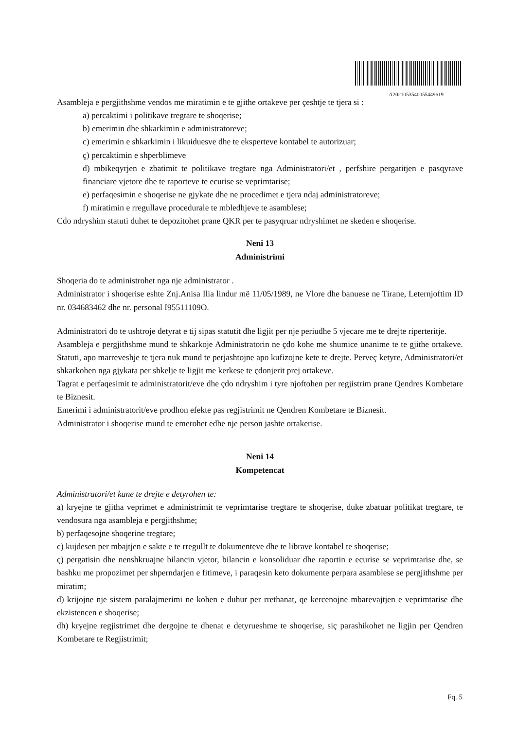A2021053540055449619
Asambleja e pergjithshme vendos me miratimin e te gjithe ortakeve per çeshtje te tjera si :
a) percaktimi i politikave tregtare te shoqerise;
b) emerimin dhe shkarkimin e administratoreve;
c) emerimin e shkarkimin i likuiduesve dhe te eksperteve kontabel te autorizuar;
ç) percaktimin e shperblimeve
d) mbikeqyrjen e zbatimit te politikave tregtare nga Administratori/et , perfshire pergatitjen e pasqyrave financiare vjetore dhe te raporteve te ecurise se veprimtarise;
e) perfaqesimin e shoqerise ne gjykate dhe ne procedimet e tjera ndaj administratoreve;
f) miratimin e rregullave procedurale te mbledhjeve te asamblese;
Cdo ndryshim statuti duhet te depozitohet prane QKR per te pasyqruar ndryshimet ne skeden e shoqerise.
Neni 13
Administrimi
Shoqeria do te administrohet nga nje administrator .
Administrator i shoqerise eshte Znj.Anisa Ilia lindur më 11/05/1989, ne Vlore dhe banuese ne Tirane, Leternjoftim ID nr. 034683462 dhe nr. personal I95511109O.
Administratori do te ushtroje detyrat e tij sipas statutit dhe ligjit per nje periudhe 5 vjecare me te drejte riperteritje.
Asambleja e pergjithshme mund te shkarkoje Administratorin ne çdo kohe me shumice unanime te te gjithe ortakeve. Statuti, apo marreveshje te tjera nuk mund te perjashtojne apo kufizojne kete te drejte. Perveç ketyre, Administratori/et shkarkohen nga gjykata per shkelje te ligjit me kerkese te çdonjerit prej ortakeve.
Tagrat e perfaqesimit te administratorit/eve dhe çdo ndryshim i tyre njoftohen per regjistrim prane Qendres Kombetare te Biznesit.
Emerimi i administratorit/eve prodhon efekte pas regjistrimit ne Qendren Kombetare te Biznesit.
Administrator i shoqerise mund te emerohet edhe nje person jashte ortakerise.
Neni 14
Kompetencat
Administratori/et kane te drejte e detyrohen te:
a) kryejne te gjitha veprimet e administrimit te veprimtarise tregtare te shoqerise, duke zbatuar politikat tregtare, te vendosura nga asambleja e pergjithshme;
b) perfaqesojne shoqerine tregtare;
c) kujdesen per mbajtjen e sakte e te rregullt te dokumenteve dhe te librave kontabel te shoqerise;
ç) pergatisin dhe nenshkruajne bilancin vjetor, bilancin e konsoliduar dhe raportin e ecurise se veprimtarise dhe, se bashku me propozimet per shperndarjen e fitimeve, i paraqesin keto dokumente perpara asamblese se pergjithshme per miratim;
d) krijojne nje sistem paralajmerimi ne kohen e duhur per rrethanat, qe kercenojne mbarevajtjen e veprimtarise dhe ekzistencen e shoqerise;
dh) kryejne regjistrimet dhe dergojne te dhenat e detyrueshme te shoqerise, siç parashikohet ne ligjin per Qendren Kombetare te Regjistrimit;
Fq. 5